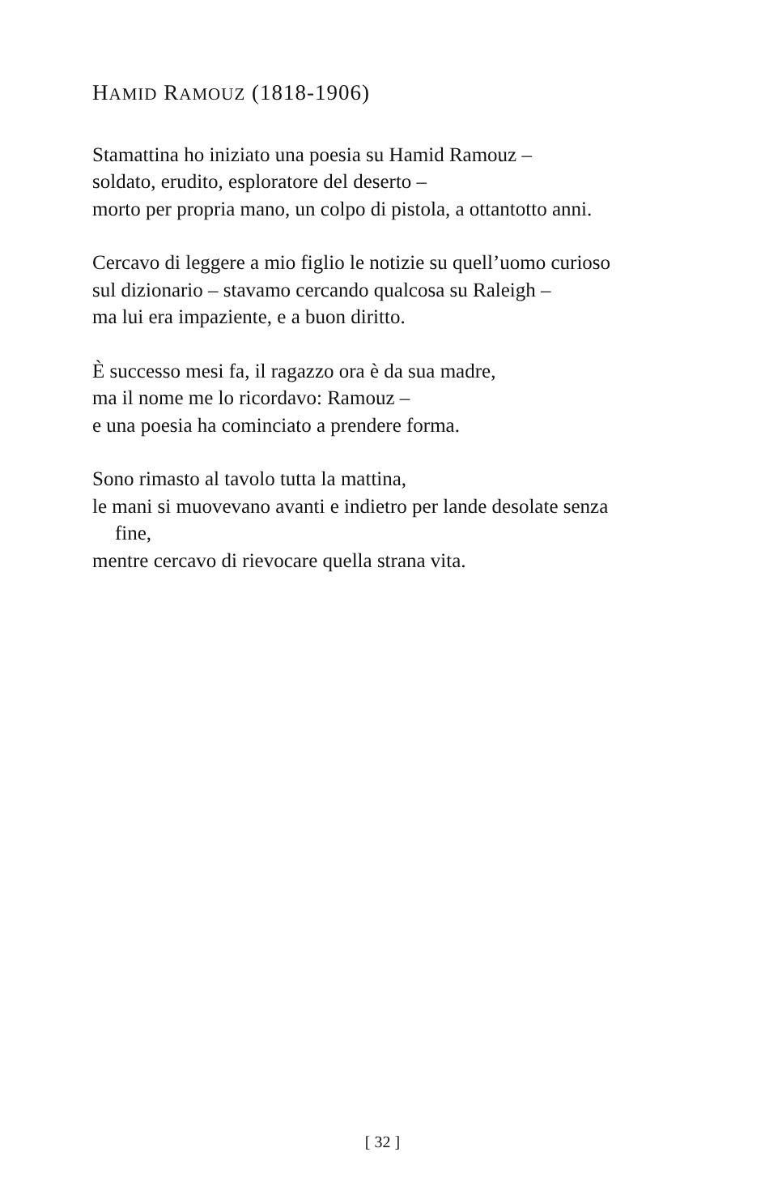HAMID RAMOUZ (1818-1906)
Stamattina ho iniziato una poesia su Hamid Ramouz –
soldato, erudito, esploratore del deserto –
morto per propria mano, un colpo di pistola, a ottantotto anni.
Cercavo di leggere a mio figlio le notizie su quell’uomo curioso
sul dizionario – stavamo cercando qualcosa su Raleigh –
ma lui era impaziente, e a buon diritto.
È successo mesi fa, il ragazzo ora è da sua madre,
ma il nome me lo ricordavo: Ramouz –
e una poesia ha cominciato a prendere forma.
Sono rimasto al tavolo tutta la mattina,
le mani si muovevano avanti e indietro per lande desolate senza
fine,
mentre cercavo di rievocare quella strana vita.
[ 32 ]